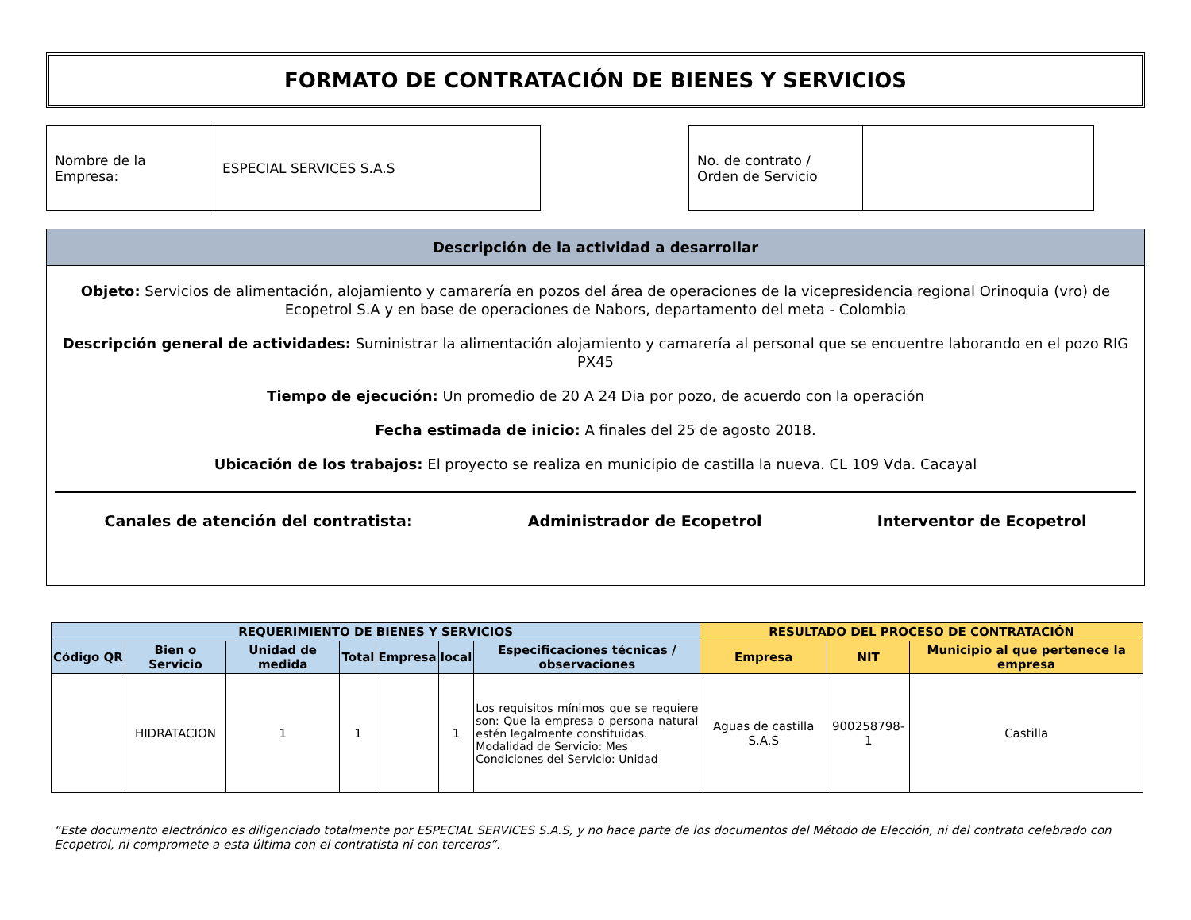FORMATO DE CONTRATACIÓN DE BIENES Y SERVICIOS
| Nombre de la Empresa: | ESPECIAL SERVICES S.A.S |
| No. de contrato / Orden de Servicio | |
Descripción de la actividad a desarrollar
Objeto: Servicios de alimentación, alojamiento y camarería en pozos del área de operaciones de la vicepresidencia regional Orinoquia (vro) de Ecopetrol S.A y en base de operaciones de Nabors, departamento del meta - Colombia
Descripción general de actividades: Suministrar la alimentación alojamiento y camarería al personal que se encuentre laborando en el pozo RIG PX45
Tiempo de ejecución: Un promedio de 20 A 24 Dia por pozo, de acuerdo con la operación
Fecha estimada de inicio: A finales del 25 de agosto 2018.
Ubicación de los trabajos: El proyecto se realiza en municipio de castilla la nueva. CL 109 Vda. Cacayal
Canales de atención del contratista: Administrador de Ecopetrol Interventor de Ecopetrol
| REQUERIMIENTO DE BIENES Y SERVICIOS | | | | | | | RESULTADO DEL PROCESO DE CONTRATACIÓN | | |
| --- | --- | --- | --- | --- | --- | --- | --- | --- | --- |
| Código QR | Bien o Servicio | Unidad de medida | Total | Empresa | local | Especificaciones técnicas / observaciones | Empresa | NIT | Municipio al que pertenece la empresa |
| | HIDRATACION | 1 | 1 | | 1 | Los requisitos mínimos que se requiere son: Que la empresa o persona natural estén legalmente constituidas. Modalidad de Servicio: Mes Condiciones del Servicio: Unidad | Aguas de castilla S.A.S | 900258798-1 | Castilla |
“Este documento electrónico es diligenciado totalmente por ESPECIAL SERVICES S.A.S, y no hace parte de los documentos del Método de Elección, ni del contrato celebrado con Ecopetrol, ni compromete a esta última con el contratista ni con terceros”.